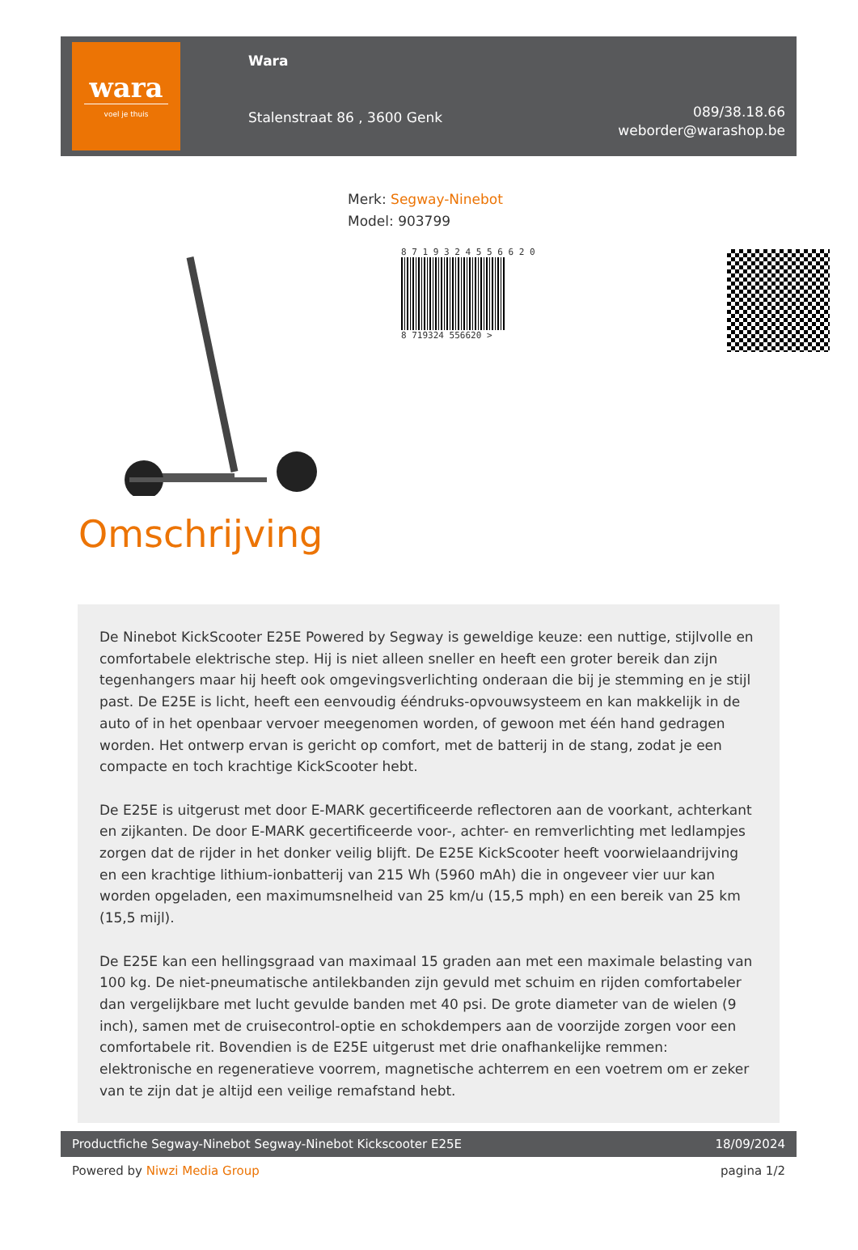wara
voel je thuis
Wara
Stalenstraat 86 , 3600 Genk
089/38.18.66
weborder@warashop.be
Merk: Segway-Ninebot
Model: 903799
8 7 1 9 3 2 4 5 5 6 6 2 0
8 719324 556620 >
Omschrijving
De Ninebot KickScooter E25E Powered by Segway is geweldige keuze: een nuttige, stijlvolle en comfortabele elektrische step. Hij is niet alleen sneller en heeft een groter bereik dan zijn tegenhangers maar hij heeft ook omgevingsverlichting onderaan die bij je stemming en je stijl past. De E25E is licht, heeft een eenvoudig ééndruks-opvouwsysteem en kan makkelijk in de auto of in het openbaar vervoer meegenomen worden, of gewoon met één hand gedragen worden. Het ontwerp ervan is gericht op comfort, met de batterij in de stang, zodat je een compacte en toch krachtige KickScooter hebt.
De E25E is uitgerust met door E-MARK gecertificeerde reflectoren aan de voorkant, achterkant en zijkanten. De door E-MARK gecertificeerde voor-, achter- en remverlichting met ledlampjes zorgen dat de rijder in het donker veilig blijft. De E25E KickScooter heeft voorwielaandrijving en een krachtige lithium-ionbatterij van 215 Wh (5960 mAh) die in ongeveer vier uur kan worden opgeladen, een maximumsnelheid van 25 km/u (15,5 mph) en een bereik van 25 km (15,5 mijl).
De E25E kan een hellingsgraad van maximaal 15 graden aan met een maximale belasting van 100 kg. De niet-pneumatische antilekbanden zijn gevuld met schuim en rijden comfortabeler dan vergelijkbare met lucht gevulde banden met 40 psi. De grote diameter van de wielen (9 inch), samen met de cruisecontrol-optie en schokdempers aan de voorzijde zorgen voor een comfortabele rit. Bovendien is de E25E uitgerust met drie onafhankelijke remmen: elektronische en regeneratieve voorrem, magnetische achterrem en een voetrem om er zeker van te zijn dat je altijd een veilige remafstand hebt.
Productfiche Segway-Ninebot Segway-Ninebot Kickscooter E25E 18/09/2024
Powered by Niwzi Media Group pagina 1/2